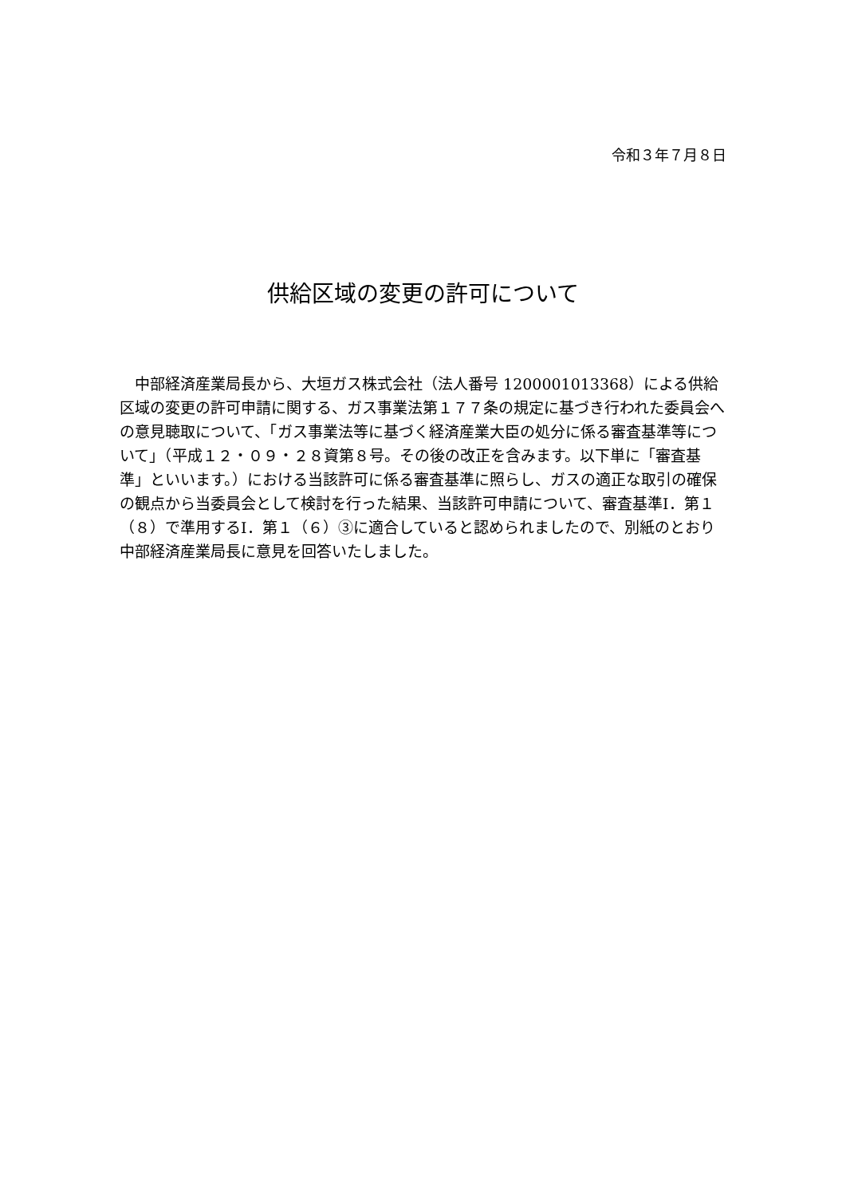令和３年７月８日
供給区域の変更の許可について
中部経済産業局長から、大垣ガス株式会社（法人番号 1200001013368）による供給区域の変更の許可申請に関する、ガス事業法第１７７条の規定に基づき行われた委員会への意見聴取について、「ガス事業法等に基づく経済産業大臣の処分に係る審査基準等について」（平成１２・０９・２８資第８号。その後の改正を含みます。以下単に「審査基準」といいます。）における当該許可に係る審査基準に照らし、ガスの適正な取引の確保の観点から当委員会として検討を行った結果、当該許可申請について、審査基準Ⅰ．第１（８）で準用するⅠ．第１（６）③に適合していると認められましたので、別紙のとおり中部経済産業局長に意見を回答いたしました。